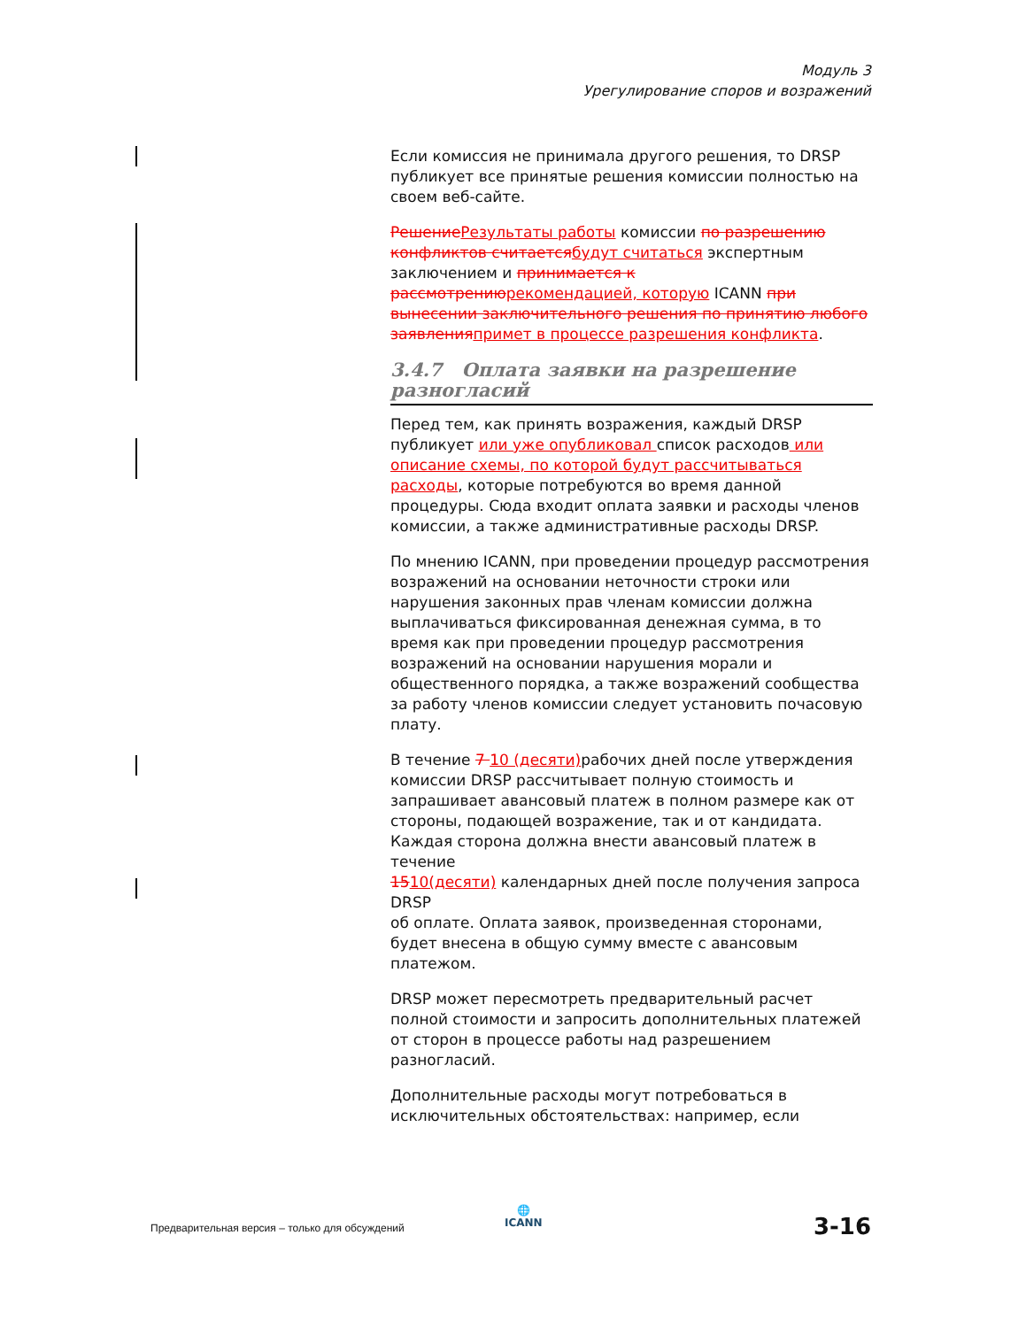Модуль 3
Урегулирование споров и возражений
Если комиссия не принимала другого решения, то DRSP публикует все принятые решения комиссии полностью на своем веб-сайте.
Решение Результаты работы комиссии по разрешению конфликтов считается будут считаться экспертным заключением и принимается к рассмотрению рекомендацией, которую ICANN при вынесении заключительного решения по принятию любого заявления примет в процессе разрешения конфликта.
3.4.7 Оплата заявки на разрешение разногласий
Перед тем, как принять возражения, каждый DRSP публикует или уже опубликовал список расходов или описание схемы, по которой будут рассчитываться расходы, которые потребуются во время данной процедуры. Сюда входит оплата заявки и расходы членов комиссии, а также административные расходы DRSP.
По мнению ICANN, при проведении процедур рассмотрения возражений на основании неточности строки или нарушения законных прав членам комиссии должна выплачиваться фиксированная денежная сумма, в то время как при проведении процедур рассмотрения возражений на основании нарушения морали и общественного порядка, а также возражений сообщества за работу членов комиссии следует установить почасовую плату.
В течение 7 10 (десяти) рабочих дней после утверждения комиссии DRSP рассчитывает полную стоимость и запрашивает авансовый платеж в полном размере как от стороны, подающей возражение, так и от кандидата. Каждая сторона должна внести авансовый платеж в течение
1510(десяти) календарных дней после получения запроса DRSP
об оплате. Оплата заявок, произведенная сторонами, будет внесена в общую сумму вместе с авансовым платежом.
DRSP может пересмотреть предварительный расчет полной стоимости и запросить дополнительных платежей от сторон в процессе работы над разрешением разногласий.
Дополнительные расходы могут потребоваться в исключительных обстоятельствах: например, если
🌐
ICANN
Предварительная версия – только для обсуждений
3-16